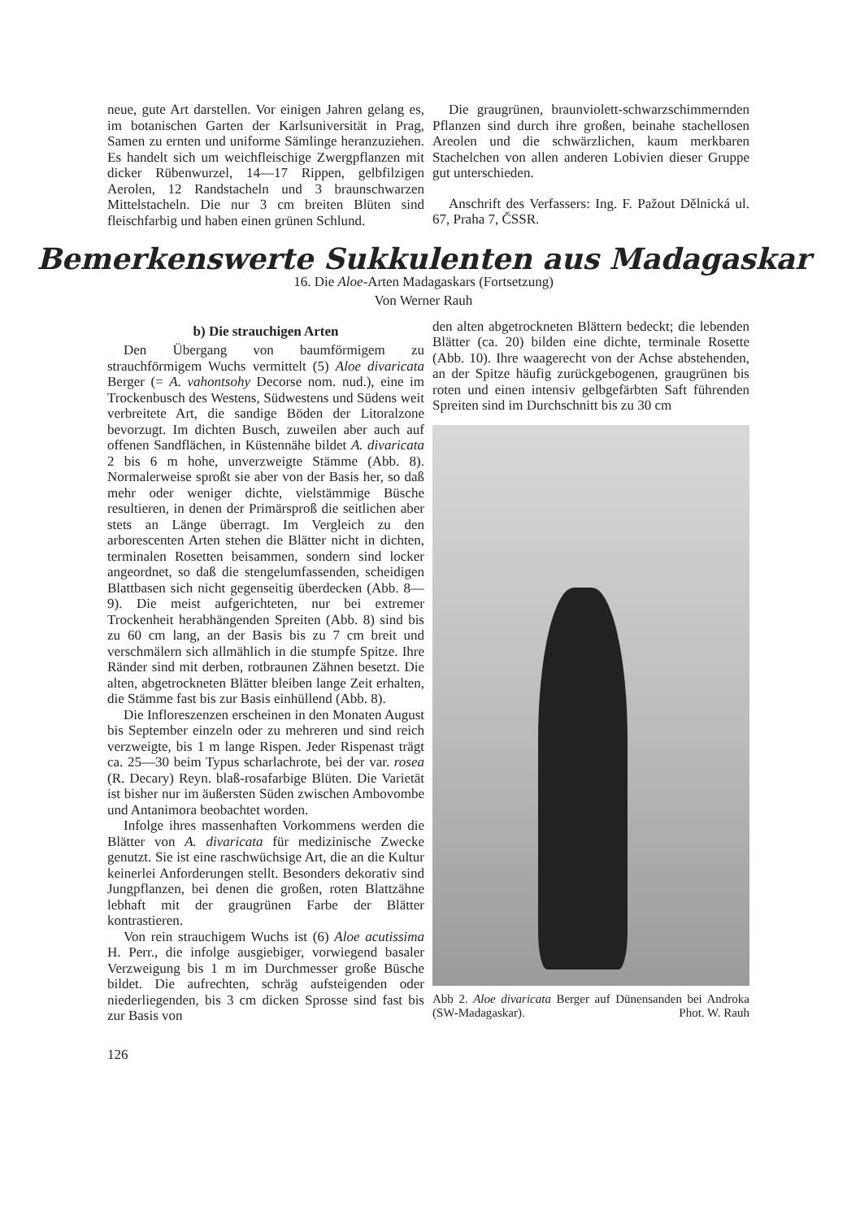neue, gute Art darstellen. Vor einigen Jahren gelang es, im botanischen Garten der Karlsuniversität in Prag, Samen zu ernten und uniforme Sämlinge heranzuziehen. Es handelt sich um weichfleischige Zwergpflanzen mit dicker Rübenwurzel, 14—17 Rippen, gelbfilzigen Aerolen, 12 Randstacheln und 3 braunschwarzen Mittelstacheln. Die nur 3 cm breiten Blüten sind fleischfarbig und haben einen grünen Schlund.
Die graugrünen, braunviolett-schwarzschimmernden Pflanzen sind durch ihre großen, beinahe stachellosen Areolen und die schwärzlichen, kaum merkbaren Stachelchen von allen anderen Lobivien dieser Gruppe gut unterschieden.
Anschrift des Verfassers: Ing. F. Pažout Dělnická ul. 67, Praha 7, ČSSR.
Bemerkenswerte Sukkulenten aus Madagaskar
16. Die Aloe-Arten Madagaskars (Fortsetzung)
Von Werner Rauh
b) Die strauchigen Arten
Den Übergang von baumförmigem zu strauchförmigem Wuchs vermittelt (5) Aloe divaricata Berger (= A. vahontsohy Decorse nom. nud.), eine im Trockenbusch des Westens, Südwestens und Südens weit verbreitete Art, die sandige Böden der Litoralzone bevorzugt. Im dichten Busch, zuweilen aber auch auf offenen Sandflächen, in Küstennähe bildet A. divaricata 2 bis 6 m hohe, unverzweigte Stämme (Abb. 8). Normalerweise sproßt sie aber von der Basis her, so daß mehr oder weniger dichte, vielstämmige Büsche resultieren, in denen der Primärsproß die seitlichen aber stets an Länge überragt. Im Vergleich zu den arborescenten Arten stehen die Blätter nicht in dichten, terminalen Rosetten beisammen, sondern sind locker angeordnet, so daß die stengelumfassenden, scheidigen Blattbasen sich nicht gegenseitig überdecken (Abb. 8—9). Die meist aufgerichteten, nur bei extremer Trockenheit herabhängenden Spreiten (Abb. 8) sind bis zu 60 cm lang, an der Basis bis zu 7 cm breit und verschmälern sich allmählich in die stumpfe Spitze. Ihre Ränder sind mit derben, rotbraunen Zähnen besetzt. Die alten, abgetrockneten Blätter bleiben lange Zeit erhalten, die Stämme fast bis zur Basis einhüllend (Abb. 8).
Die Infloreszenzen erscheinen in den Monaten August bis September einzeln oder zu mehreren und sind reich verzweigte, bis 1 m lange Rispen. Jeder Rispenast trägt ca. 25—30 beim Typus scharlachrote, bei der var. rosea (R. Decary) Reyn. blaß-rosafarbige Blüten. Die Varietät ist bisher nur im äußersten Süden zwischen Ambovombe und Antanimora beobachtet worden.
Infolge ihres massenhaften Vorkommens werden die Blätter von A. divaricata für medizinische Zwecke genutzt. Sie ist eine raschwüchsige Art, die an die Kultur keinerlei Anforderungen stellt. Besonders dekorativ sind Jungpflanzen, bei denen die großen, roten Blattzähne lebhaft mit der graugrünen Farbe der Blätter kontrastieren.
Von rein strauchigem Wuchs ist (6) Aloe acutissima H. Perr., die infolge ausgiebiger, vorwiegend basaler Verzweigung bis 1 m im Durchmesser große Büsche bildet. Die aufrechten, schräg aufsteigenden oder niederliegenden, bis 3 cm dicken Sprosse sind fast bis zur Basis von
den alten abgetrockneten Blättern bedeckt; die lebenden Blätter (ca. 20) bilden eine dichte, terminale Rosette (Abb. 10). Ihre waagerecht von der Achse abstehenden, an der Spitze häufig zurückgebogenen, graugrünen bis roten und einen intensiv gelbgefärbten Saft führenden Spreiten sind im Durchschnitt bis zu 30 cm
Abb 2. Aloe divaricata Berger auf Dünensanden bei Androka (SW-Madagaskar). Phot. W. Rauh
126